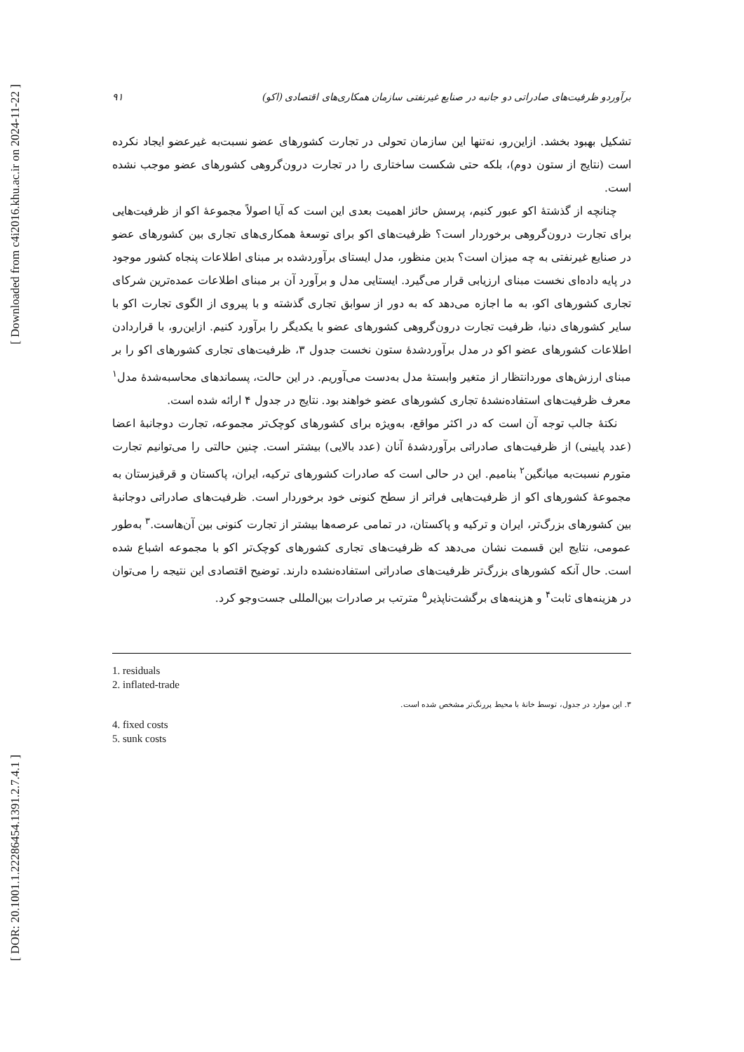[ Downloaded from c4i2016.khu.ac.ir on 2024-11-22 ]
[ DOR: 20.1001.1.22286454.1391.2.7.4.1 ]
برآوردو ظرفیت‌های صادراتی دو جانبه در صنایع غیرنفتی سازمان همکاری‌های اقتصادی (اکو) ۹۱
تشکیل بهبود بخشد. ازاین‌رو، نه‌تنها این سازمان تحولی در تجارت کشورهای عضو نسبت‌به غیرعضو ایجاد نکرده است (نتایج از ستون دوم)، بلکه حتی شکست ساختاری را در تجارت درون‌گروهی کشورهای عضو موجب نشده است.
چنانچه از گذشتهٔ اکو عبور کنیم، پرسش حائز اهمیت بعدی این است که آیا اصولاً مجموعهٔ اکو از ظرفیت‌هایی برای تجارت درون‌گروهی برخوردار است؟ ظرفیت‌های اکو برای توسعهٔ همکاری‌های تجاری بین کشورهای عضو در صنایع غیرنفتی به چه میزان است؟ بدین منظور، مدل ایستای برآوردشده بر مبنای اطلاعات پنجاه کشور موجود در پایه داده‌ای نخست مبنای ارزیابی قرار می‌گیرد. ایستایی مدل و برآورد آن بر مبنای اطلاعات عمده‌ترین شرکای تجاری کشورهای اکو، به ما اجازه می‌دهد که به دور از سوابق تجاری گذشته و با پیروی از الگوی تجارت اکو با سایر کشورهای دنیا، ظرفیت تجارت درون‌گروهی کشورهای عضو با یکدیگر را برآورد کنیم. ازاین‌رو، با قراردادن اطلاعات کشورهای عضو اکو در مدل برآوردشدهٔ ستون نخست جدول ۳، ظرفیت‌های تجاری کشورهای اکو را بر مبنای ارزش‌های موردانتظار از متغیر وابستهٔ مدل به‌دست می‌آوریم. در این حالت، پسماندهای محاسبه‌شدهٔ مدل<sup>۱</sup> معرف ظرفیت‌های استفاده‌نشدهٔ تجاری کشورهای عضو خواهند بود. نتایج در جدول ۴ ارائه شده است.
نکتهٔ جالب توجه آن است که در اکثر مواقع، به‌ویژه برای کشورهای کوچک‌تر مجموعه، تجارت دوجانبهٔ اعضا (عدد پایینی) از ظرفیت‌های صادراتی برآوردشدهٔ آنان (عدد بالایی) بیشتر است. چنین حالتی را می‌توانیم تجارت متورم نسبت‌به میانگین<sup>۲</sup> بنامیم. این در حالی است که صادرات کشورهای ترکیه، ایران، پاکستان و قرقیزستان به مجموعهٔ کشورهای اکو از ظرفیت‌هایی فراتر از سطح کنونی خود برخوردار است. ظرفیت‌های صادراتی دوجانبهٔ بین کشورهای بزرگ‌تر، ایران و ترکیه و پاکستان، در تمامی عرصه‌ها بیشتر از تجارت کنونی بین آن‌هاست.<sup>۳</sup> به‌طور عمومی، نتایج این قسمت نشان می‌دهد که ظرفیت‌های تجاری کشورهای کوچک‌تر اکو با مجموعه اشباع شده است. حال آنکه کشورهای بزرگ‌تر ظرفیت‌های صادراتی استفاده‌نشده دارند. توضیح اقتصادی این نتیجه را می‌توان در هزینه‌های ثابت<sup>۴</sup> و هزینه‌های برگشت‌ناپذیر<sup>۵</sup> مترتب بر صادرات بین‌المللی جست‌وجو کرد.
1. residuals
2. inflated-trade
۳. این موارد در جدول، توسط خانهٔ با محیط پررنگ‌تر مشخص شده است.
4. fixed costs
5. sunk costs